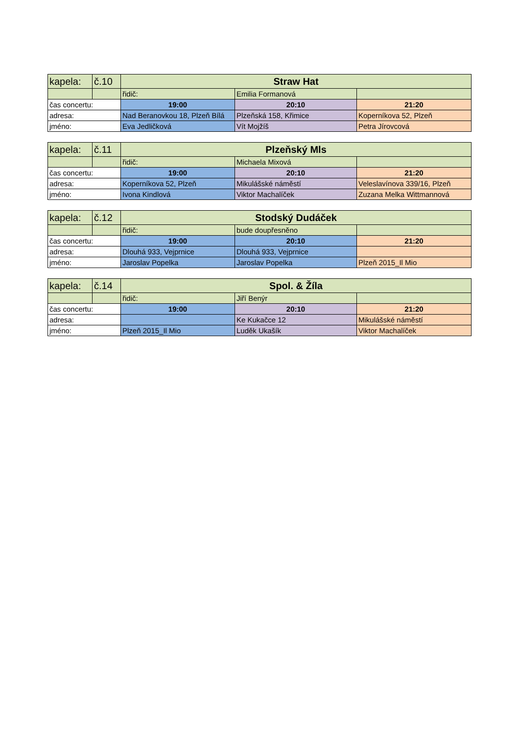| kapela: | č.10 | Straw Hat | | |
| | | řidič: | Emilia Formanová | |
| čas concertu: | | 19:00 | 20:10 | 21:20 |
| adresa: | | Nad Beranovkou 18, Plzeň Bílá | Plzeňská 158, Křimice | Koperníkova 52, Plzeň |
| jméno: | | Eva Jedličková | Vít Mojžíš | Petra Jírovcová |
| kapela: | č.11 | Plzeňský Mls | | |
| | | řidič: | Michaela Mixová | |
| čas concertu: | | 19:00 | 20:10 | 21:20 |
| adresa: | | Koperníkova 52, Plzeň | Mikulášské náměstí | Veleslavínova 339/16, Plzeň |
| jméno: | | Ivona Kindlová | Viktor Machalíček | Zuzana Melka Wittmannová |
| kapela: | č.12 | Stodský Dudáček | | |
| | | řidič: | bude doupřesněno | |
| čas concertu: | | 19:00 | 20:10 | 21:20 |
| adresa: | | Dlouhá 933, Vejprnice | Dlouhá 933, Vejprnice | |
| jméno: | | Jaroslav Popelka | Jaroslav Popelka | Plzeň 2015_Il Mio |
| kapela: | č.14 | Spol. & Žíla | | |
| | | řidič: | Jiří Benýr | |
| čas concertu: | | 19:00 | 20:10 | 21:20 |
| adresa: | | | Ke Kukačce 12 | Mikulášské náměstí |
| jméno: | | Plzeň 2015_Il Mio | Luděk Ukašík | Viktor Machalíček |